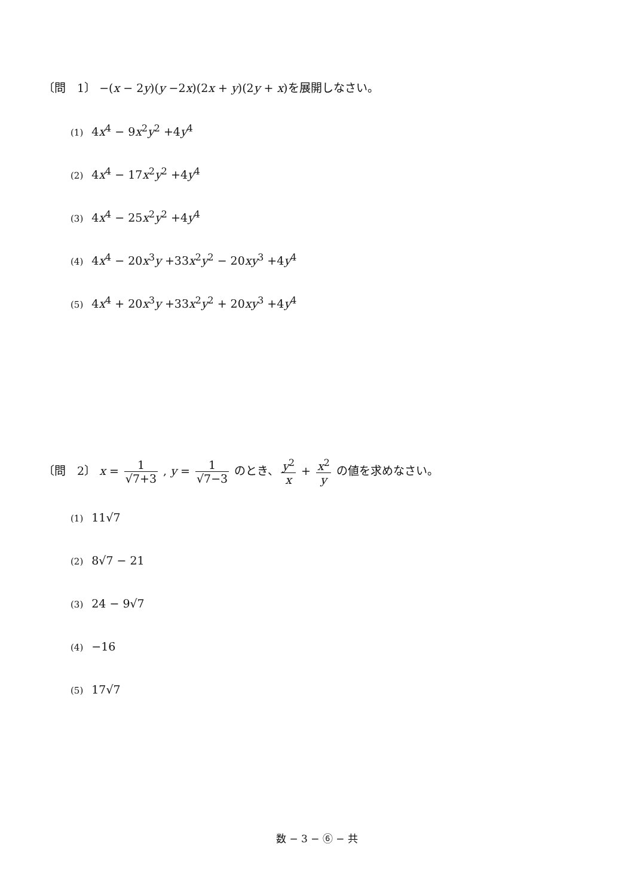〔問　1〕 −(x − 2y)(y −2x)(2x + y)(2y + x)を展開しなさい。
(1) 4x<sup>4</sup> − 9x<sup>2</sup>y<sup>2</sup> +4y<sup>4</sup>
(2) 4x<sup>4</sup> − 17x<sup>2</sup>y<sup>2</sup> +4y<sup>4</sup>
(3) 4x<sup>4</sup> − 25x<sup>2</sup>y<sup>2</sup> +4y<sup>4</sup>
(4) 4x<sup>4</sup> − 20x<sup>3</sup>y +33x<sup>2</sup>y<sup>2</sup> − 20xy<sup>3</sup> +4y<sup>4</sup>
(5) 4x<sup>4</sup> + 20x<sup>3</sup>y +33x<sup>2</sup>y<sup>2</sup> + 20xy<sup>3</sup> +4y<sup>4</sup>
〔問　2〕 x = 1 √7+3 , y = 1 √7−3 のとき、 y<sup>2</sup> x + x<sup>2</sup> y の値を求めなさい。
(1) 11√7
(2) 8√7 − 21
(3) 24 − 9√7
(4) −16
(5) 17√7
数 − 3 − ⑥ − 共